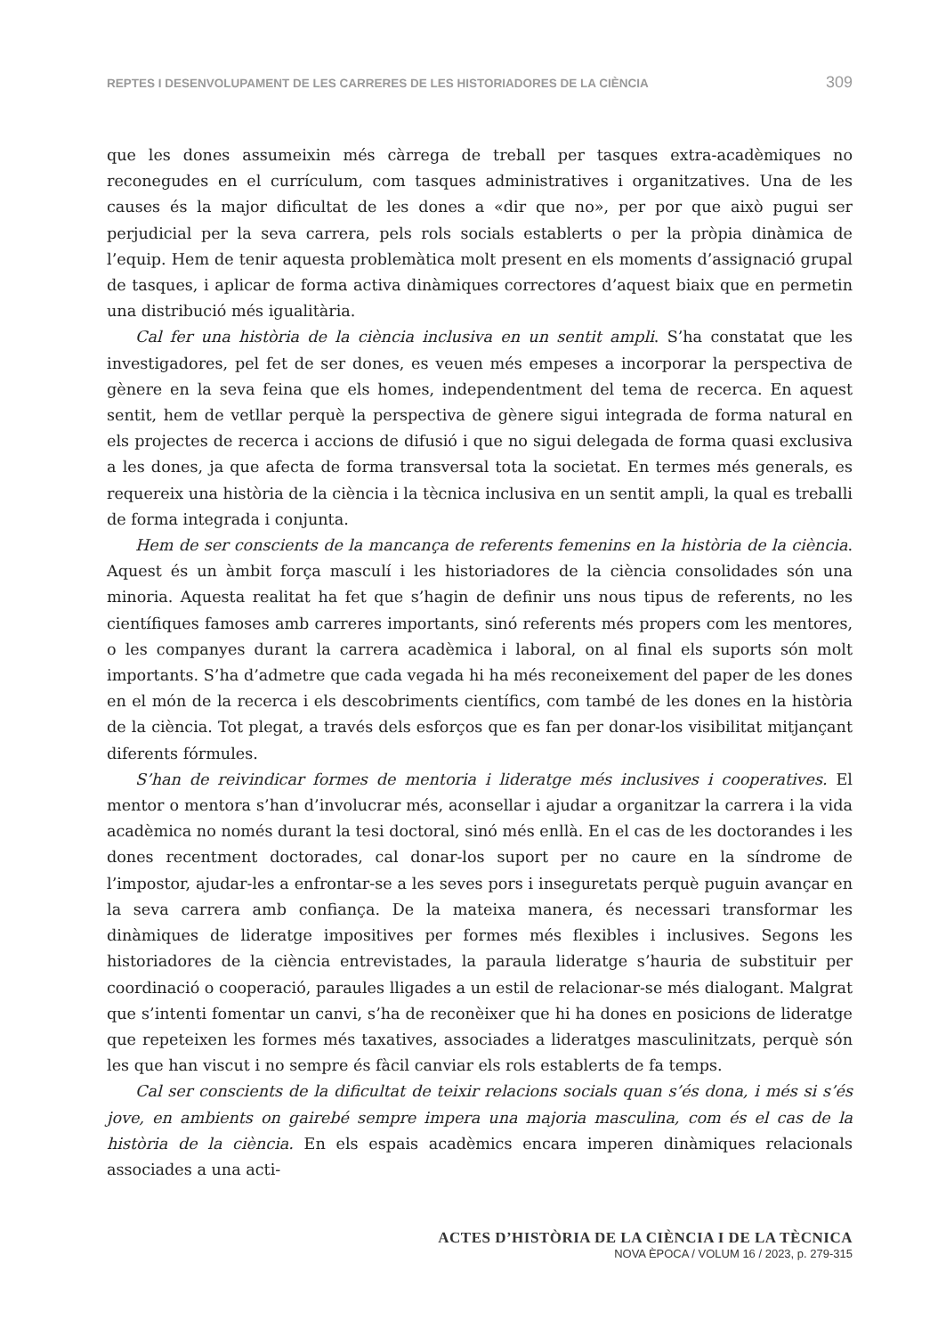REPTES I DESENVOLUPAMENT DE LES CARRERES DE LES HISTORIADORES DE LA CIÈNCIA 309
que les dones assumeixin més càrrega de treball per tasques extra-acadèmiques no reconegudes en el currículum, com tasques administratives i organitzatives. Una de les causes és la major dificultat de les dones a «dir que no», per por que això pugui ser perjudicial per la seva carrera, pels rols socials establerts o per la pròpia dinàmica de l’equip. Hem de tenir aquesta problemàtica molt present en els moments d’assignació grupal de tasques, i aplicar de forma activa dinàmiques correctores d’aquest biaix que en permetin una distribució més igualitària.
Cal fer una història de la ciència inclusiva en un sentit ampli. S’ha constatat que les investigadores, pel fet de ser dones, es veuen més empeses a incorporar la perspectiva de gènere en la seva feina que els homes, independentment del tema de recerca. En aquest sentit, hem de vetllar perquè la perspectiva de gènere sigui integrada de forma natural en els projectes de recerca i accions de difusió i que no sigui delegada de forma quasi exclusiva a les dones, ja que afecta de forma transversal tota la societat. En termes més generals, es requereix una història de la ciència i la tècnica inclusiva en un sentit ampli, la qual es treballi de forma integrada i conjunta.
Hem de ser conscients de la mancança de referents femenins en la història de la ciència. Aquest és un àmbit força masculí i les historiadores de la ciència consolidades són una minoria. Aquesta realitat ha fet que s’hagin de definir uns nous tipus de referents, no les científiques famoses amb carreres importants, sinó referents més propers com les mentores, o les companyes durant la carrera acadèmica i laboral, on al final els suports són molt importants. S’ha d’admetre que cada vegada hi ha més reconeixement del paper de les dones en el món de la recerca i els descobriments científics, com també de les dones en la història de la ciència. Tot plegat, a través dels esforços que es fan per donar-los visibilitat mitjançant diferents fórmules.
S’han de reivindicar formes de mentoria i lideratge més inclusives i cooperatives. El mentor o mentora s’han d’involucrar més, aconsellar i ajudar a organitzar la carrera i la vida acadèmica no només durant la tesi doctoral, sinó més enllà. En el cas de les doctorandes i les dones recentment doctorades, cal donar-los suport per no caure en la síndrome de l’impostor, ajudar-les a enfrontar-se a les seves pors i inseguretats perquè puguin avançar en la seva carrera amb confiança. De la mateixa manera, és necessari transformar les dinàmiques de lideratge impositives per formes més flexibles i inclusives. Segons les historiadores de la ciència entrevistades, la paraula lideratge s’hauria de substituir per coordinació o cooperació, paraules lligades a un estil de relacionar-se més dialogant. Malgrat que s’intenti fomentar un canvi, s’ha de reconèixer que hi ha dones en posicions de lideratge que repeteixen les formes més taxatives, associades a lideratges masculinitzats, perquè són les que han viscut i no sempre és fàcil canviar els rols establerts de fa temps.
Cal ser conscients de la dificultat de teixir relacions socials quan s’és dona, i més si s’és jove, en ambients on gairebé sempre impera una majoria masculina, com és el cas de la història de la ciència. En els espais acadèmics encara imperen dinàmiques relacionals associades a una acti-
ACTES D’HISTÒRIA DE LA CIÈNCIA I DE LA TÈCNICA
NOVA ÈPOCA / VOLUM 16 / 2023, p. 279-315